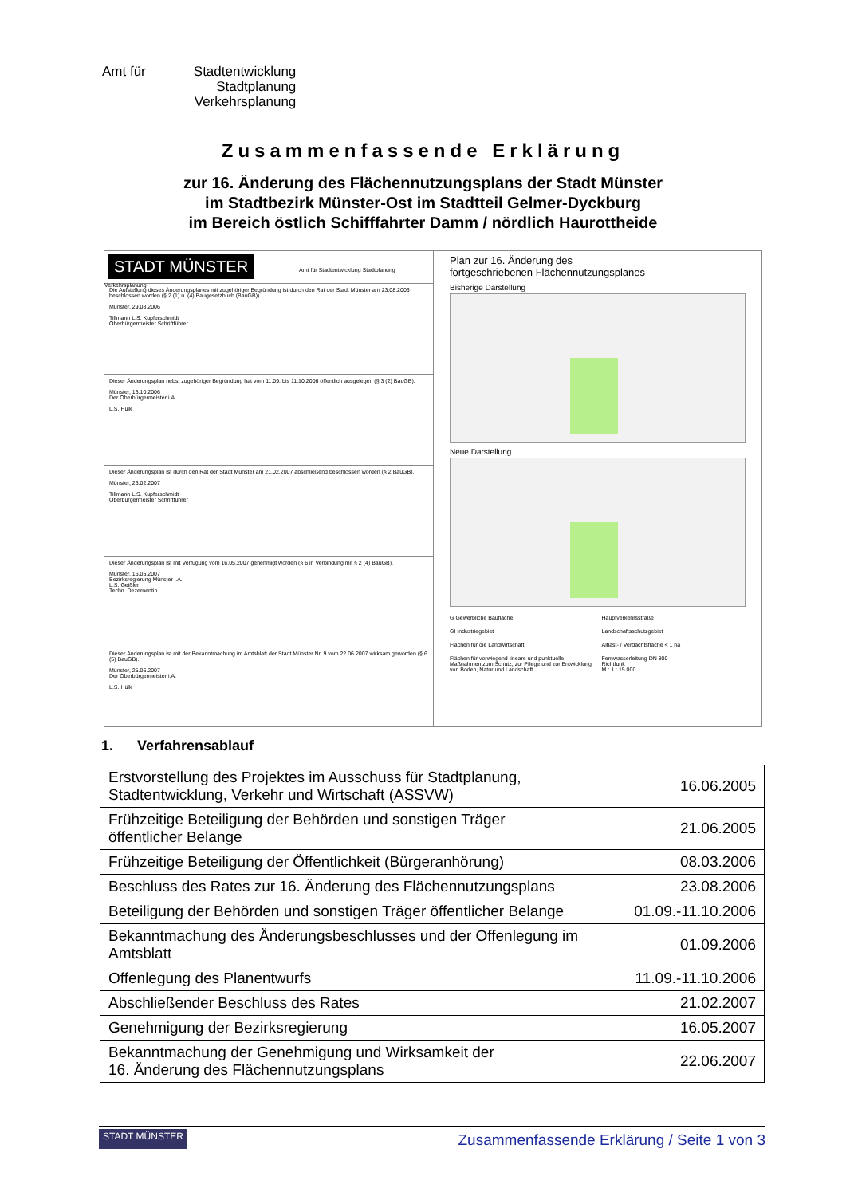Amt für Stadtentwicklung
Stadtplanung
Verkehrsplanung
Zusammenfassende Erklärung
zur 16. Änderung des Flächennutzungsplans der Stadt Münster
im Stadtbezirk Münster-Ost im Stadtteil Gelmer-Dyckburg
im Bereich östlich Schifffahrter Damm / nördlich Haurottheide
STADT MÜNSTER Amt für Stadtentwicklung Stadtplanung Verkehrsplanung
Die Aufstellung dieses Änderungsplanes mit zugehöriger Begründung ist durch den Rat der Stadt Münster am 23.08.2006 beschlossen worden (§ 2 (1) u. (4) Baugesetzbuch (BauGB)).
Münster, 29.08.2006
Tillmann L.S. Kupferschmidt
Oberbürgermeister Schriftführer
Dieser Änderungsplan nebst zugehöriger Begründung hat vom 11.09. bis 11.10.2006 öffentlich ausgelegen (§ 3 (2) BauGB).
Münster, 13.10.2006
Der Oberbürgermeister i.A.
L.S. Hülk
Dieser Änderungsplan ist durch den Rat der Stadt Münster am 21.02.2007 abschließend beschlossen worden (§ 2 BauGB).
Münster, 26.02.2007
Tillmann L.S. Kupferschmidt
Oberbürgermeister Schriftführer
Dieser Änderungsplan ist mit Verfügung vom 16.05.2007 genehmigt worden (§ 6 in Verbindung mit § 2 (4) BauGB).
Münster, 16.05.2007
Bezirksregierung Münster i.A.
L.S. Geißler
Techn. Dezernentin
Dieser Änderungsplan ist mit der Bekanntmachung im Amtsblatt der Stadt Münster Nr. 9 vom 22.06.2007 wirksam geworden (§ 6 (5) BauGB).
Münster, 25.06.2007
Der Oberbürgermeister i.A.
L.S. Hülk
Plan zur 16. Änderung des
fortgeschriebenen Flächennutzungsplanes
Bisherige Darstellung
Neue Darstellung
G Gewerbliche Baufläche Hauptverkehrsstraße GI Industriegebiet Landschaftsschutzgebiet Flächen für die Landwirtschaft Altlast- / Verdachtsfläche < 1 ha Flächen für vorwiegend lineare und punktuelle Maßnahmen zum Schutz, zur Pflege und zur Entwicklung von Boden, Natur und Landschaft Fernwasserleitung DN 800
Richtfunk
M.: 1 : 15.000
1. Verfahrensablauf
| Erstvorstellung des Projektes im Ausschuss für Stadtplanung, Stadtentwicklung, Verkehr und Wirtschaft (ASSVW) | 16.06.2005 |
| Frühzeitige Beteiligung der Behörden und sonstigen Träger öffentlicher Belange | 21.06.2005 |
| Frühzeitige Beteiligung der Öffentlichkeit (Bürgeranhörung) | 08.03.2006 |
| Beschluss des Rates zur 16. Änderung des Flächennutzungsplans | 23.08.2006 |
| Beteiligung der Behörden und sonstigen Träger öffentlicher Belange | 01.09.-11.10.2006 |
| Bekanntmachung des Änderungsbeschlusses und der Offenlegung im Amtsblatt | 01.09.2006 |
| Offenlegung des Planentwurfs | 11.09.-11.10.2006 |
| Abschließender Beschluss des Rates | 21.02.2007 |
| Genehmigung der Bezirksregierung | 16.05.2007 |
| Bekanntmachung der Genehmigung und Wirksamkeit der 16. Änderung des Flächennutzungsplans | 22.06.2007 |
STADT MÜNSTER Zusammenfassende Erklärung / Seite 1 von 3